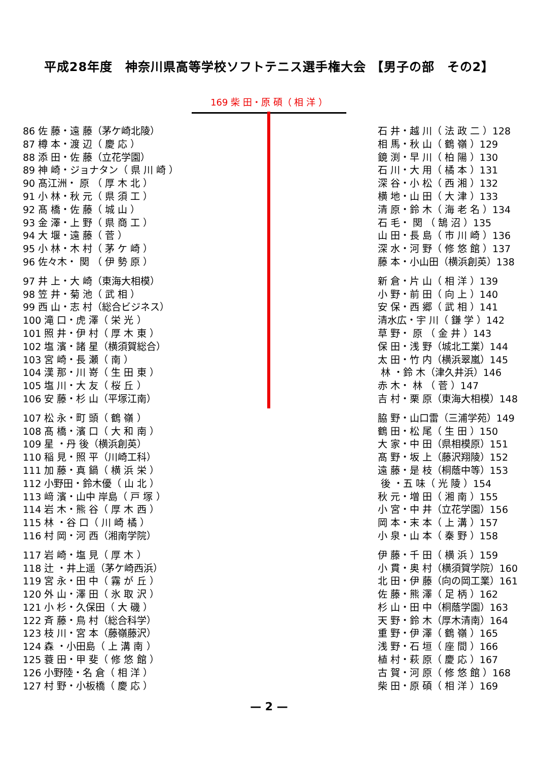平成28年度　神奈川県高等学校ソフトテニス選手権大会 【男子の部　その2】
169 柴 田・原 碩（ 相 洋 ）
86 佐 藤・遠 藤（茅ケ崎北陵） 87 樽 本・渡 辺（ 慶 応 ） 88 添 田・佐 藤（立花学園） 89 神 崎・ジョナタン（ 県 川 崎 ） 90 髙江洲・ 原 （ 厚 木 北 ） 91 小 林・秋 元（ 県 須 工 ） 92 髙 橋・佐 藤（ 城 山 ） 93 金 澤・上 野（ 県 商 工 ） 94 大 堰・遠 藤（ 菅 ） 95 小 林・木 村（ 茅 ケ 崎 ） 96 佐々木・ 関 （ 伊 勢 原 ）
97 井 上・大 崎（東海大相模） 98 笠 井・菊 池（ 武 相 ） 99 西 山・志 村（総合ビジネス） 100 滝 口・虎 澤（ 栄 光 ） 101 照 井・伊 村（ 厚 木 東 ） 102 塩 濱・諸 星（横須賀総合） 103 宮 崎・長 瀬（ 南 ） 104 漢 那・川 嵜（ 生 田 東 ） 105 塩 川・大 友（ 桜 丘 ） 106 安 藤・杉 山（平塚江南）
107 松 永・町 頭（ 鶴 嶺 ） 108 髙 橋・濱 口（ 大 和 南 ） 109 星 ・丹 後（横浜創英） 110 稲 見・照 平（川崎工科） 111 加 藤・真 鍋（ 横 浜 栄 ） 112 小野田・鈴木優（ 山 北 ） 113 﨑 濱・山中 岸島（ 戸 塚 ） 114 岩 木・熊 谷（ 厚 木 西 ） 115 林 ・谷 口（ 川 崎 橘 ） 116 村 岡・河 西（湘南学院）
117 岩 崎・塩 見（ 厚 木 ） 118 辻 ・井上遥（茅ケ崎西浜） 119 宮 永・田 中（ 霧 が 丘 ） 120 外 山・澤 田（ 氷 取 沢 ） 121 小 杉・久保田（ 大 磯 ） 122 斉 藤・鳥 村（総合科学） 123 枝 川・宮 本（藤嶺藤沢） 124 森 ・小田島（ 上 溝 南 ） 125 蓑 田・甲 斐（ 修 悠 館 ） 126 小野陸・名 倉（ 相 洋 ） 127 村 野・小板橋（ 慶 応 ）
石 井・越 川（ 法 政 二 ）128 相 馬・秋 山（ 鶴 嶺 ）129 鏡 渕・早 川（ 柏 陽 ）130 石 川・大 用（ 橘 本 ）131 深 谷・小 松（ 西 湘 ）132 横 地・山 田（ 大 津 ）133 清 原・鈴 木（ 海 老 名 ）134 石 毛・ 関 （ 鵠 沼 ）135 山 田・長 島（ 市 川 崎 ）136 深 水・河 野（ 修 悠 館 ）137 藤 本・小山田（横浜創英）138
新 倉・片 山（ 相 洋 ）139 小 野・前 田（ 向 上 ）140 安 保・西 郷（ 武 相 ）141 清水広・宇 川（ 鎌 学 ）142 草 野・ 原 （ 金 井 ）143 保 田・浅 野（城北工業）144 太 田・竹 内（横浜翠嵐）145 林 ・鈴 木（津久井浜）146 赤 木・ 林 （ 菅 ）147 吉 村・栗 原（東海大相模）148
脇 野・山口雷（三浦学苑）149 鶴 田・松 尾（ 生 田 ）150 大 家・中 田（県相模原）151 髙 野・坂 上（藤沢翔陵）152 遠 藤・是 枝（桐蔭中等）153 後 ・五 味（ 光 陵 ）154 秋 元・増 田（ 湘 南 ）155 小 宮・中 井（立花学園）156 岡 本・末 本（ 上 溝 ）157 小 泉・山 本（ 秦 野 ）158
伊 藤・千 田（ 横 浜 ）159 小 貫・奥 村（横須賀学院）160 北 田・伊 藤（向の岡工業）161 佐 藤・熊 澤（ 足 柄 ）162 杉 山・田 中（桐蔭学園）163 天 野・鈴 木（厚木清南）164 重 野・伊 澤（ 鶴 嶺 ）165 浅 野・石 垣（ 座 間 ）166 植 村・萩 原（ 慶 応 ）167 古 賀・河 原（ 修 悠 館 ）168 柴 田・原 碩（ 相 洋 ）169
— 2 —